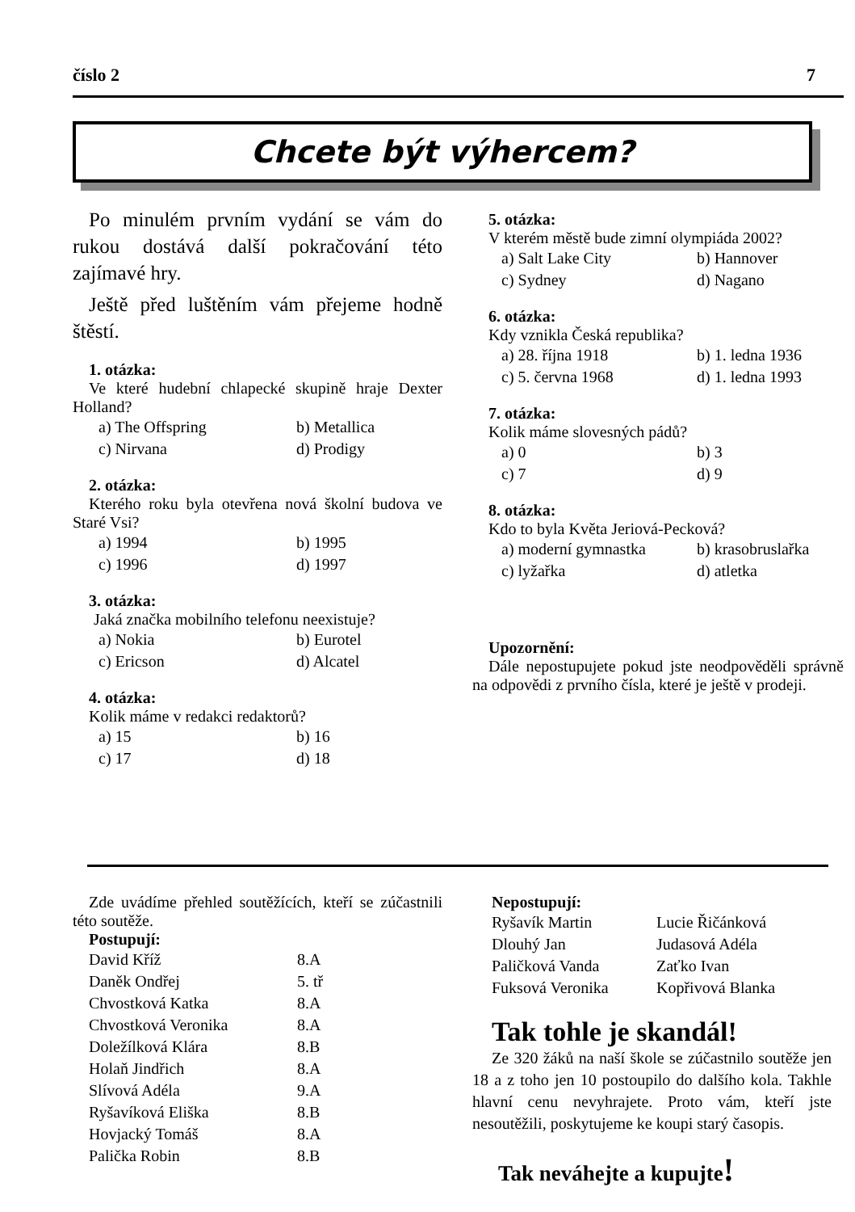číslo 2 7
Chcete být výhercem?
Po minulém prvním vydání se vám do rukou dostává další pokračování této zajímavé hry.
Ještě před luštěním vám přejeme hodně štěstí.
1. otázka:
Ve které hudební chlapecké skupině hraje Dexter Holland?
| a) The Offspring | b) Metallica |
| c) Nirvana | d) Prodigy |
2. otázka:
Kterého roku byla otevřena nová školní budova ve Staré Vsi?
| a) 1994 | b) 1995 |
| c) 1996 | d) 1997 |
3. otázka:
Jaká značka mobilního telefonu neexistuje?
| a) Nokia | b) Eurotel |
| c) Ericson | d) Alcatel |
4. otázka:
Kolik máme v redakci redaktorů?
| a) 15 | b) 16 |
| c) 17 | d) 18 |
5. otázka:
V kterém městě bude zimní olympiáda 2002?
| a) Salt Lake City | b) Hannover |
| c) Sydney | d) Nagano |
6. otázka:
Kdy vznikla Česká republika?
| a) 28. října 1918 | b) 1. ledna 1936 |
| c) 5. června 1968 | d) 1. ledna 1993 |
7. otázka:
Kolik máme slovesných pádů?
| a) 0 | b) 3 |
| c) 7 | d) 9 |
8. otázka:
Kdo to byla Květa Jeriová-Pecková?
| a) moderní gymnastka | b) krasobruslařka |
| c) lyžařka | d) atletka |
Upozornění:
Dále nepostupujete pokud jste neodpověděli správně na odpovědi z prvního čísla, které je ještě v prodeji.
Zde uvádíme přehled soutěžících, kteří se zúčastnili této soutěže.
Postupují:
| David Kříž | 8.A |
| Daněk Ondřej | 5. tř |
| Chvostková Katka | 8.A |
| Chvostková Veronika | 8.A |
| Doležílková Klára | 8.B |
| Holaň Jindřich | 8.A |
| Slívová Adéla | 9.A |
| Ryšavíková Eliška | 8.B |
| Hovjacký Tomáš | 8.A |
| Palička Robin | 8.B |
Nepostupují:
| Ryšavík Martin | Lucie Řičánková |
| Dlouhý Jan | Judasová Adéla |
| Paličková Vanda | Zaťko Ivan |
| Fuksová Veronika | Kopřivová Blanka |
Tak tohle je skandál!
Ze 320 žáků na naší škole se zúčastnilo soutěže jen 18 a z toho jen 10 postoupilo do dalšího kola. Takhle hlavní cenu nevyhrajete. Proto vám, kteří jste nesoutěžili, poskytujeme ke koupi starý časopis.
Tak neváhejte a kupujte!